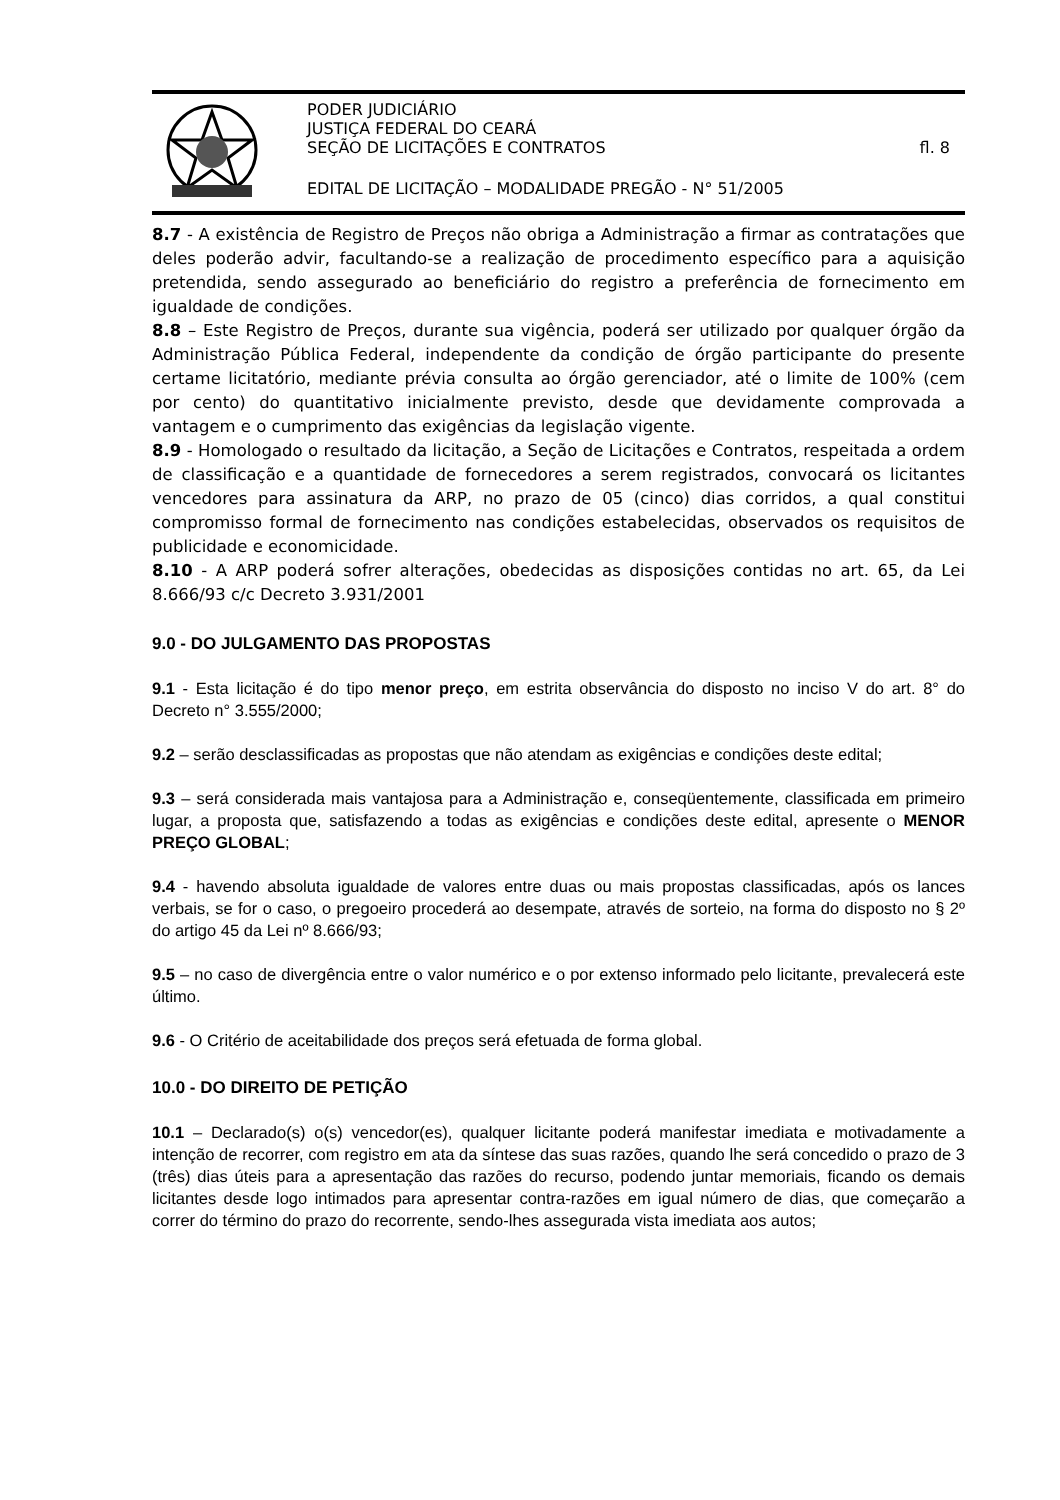PODER JUDICIÁRIO
JUSTIÇA FEDERAL DO CEARÁ
SEÇÃO DE LICITAÇÕES E CONTRATOS fl. 8
EDITAL DE LICITAÇÃO – MODALIDADE PREGÃO - N° 51/2005
8.7 - A existência de Registro de Preços não obriga a Administração a firmar as contratações que deles poderão advir, facultando-se a realização de procedimento específico para a aquisição pretendida, sendo assegurado ao beneficiário do registro a preferência de fornecimento em igualdade de condições.
8.8 – Este Registro de Preços, durante sua vigência, poderá ser utilizado por qualquer órgão da Administração Pública Federal, independente da condição de órgão participante do presente certame licitatório, mediante prévia consulta ao órgão gerenciador, até o limite de 100% (cem por cento) do quantitativo inicialmente previsto, desde que devidamente comprovada a vantagem e o cumprimento das exigências da legislação vigente.
8.9 - Homologado o resultado da licitação, a Seção de Licitações e Contratos, respeitada a ordem de classificação e a quantidade de fornecedores a serem registrados, convocará os licitantes vencedores para assinatura da ARP, no prazo de 05 (cinco) dias corridos, a qual constitui compromisso formal de fornecimento nas condições estabelecidas, observados os requisitos de publicidade e economicidade.
8.10 - A ARP poderá sofrer alterações, obedecidas as disposições contidas no art. 65, da Lei 8.666/93 c/c Decreto 3.931/2001
9.0 - DO JULGAMENTO DAS PROPOSTAS
9.1 - Esta licitação é do tipo menor preço, em estrita observância do disposto no inciso V do art. 8° do Decreto n° 3.555/2000;
9.2 – serão desclassificadas as propostas que não atendam as exigências e condições deste edital;
9.3 – será considerada mais vantajosa para a Administração e, conseqüentemente, classificada em primeiro lugar, a proposta que, satisfazendo a todas as exigências e condições deste edital, apresente o MENOR PREÇO GLOBAL;
9.4 - havendo absoluta igualdade de valores entre duas ou mais propostas classificadas, após os lances verbais, se for o caso, o pregoeiro procederá ao desempate, através de sorteio, na forma do disposto no § 2º do artigo 45 da Lei nº 8.666/93;
9.5 – no caso de divergência entre o valor numérico e o por extenso informado pelo licitante, prevalecerá este último.
9.6 - O Critério de aceitabilidade dos preços será efetuada de forma global.
10.0 - DO DIREITO DE PETIÇÃO
10.1 – Declarado(s) o(s) vencedor(es), qualquer licitante poderá manifestar imediata e motivadamente a intenção de recorrer, com registro em ata da síntese das suas razões, quando lhe será concedido o prazo de 3 (três) dias úteis para a apresentação das razões do recurso, podendo juntar memoriais, ficando os demais licitantes desde logo intimados para apresentar contra-razões em igual número de dias, que começarão a correr do término do prazo do recorrente, sendo-lhes assegurada vista imediata aos autos;